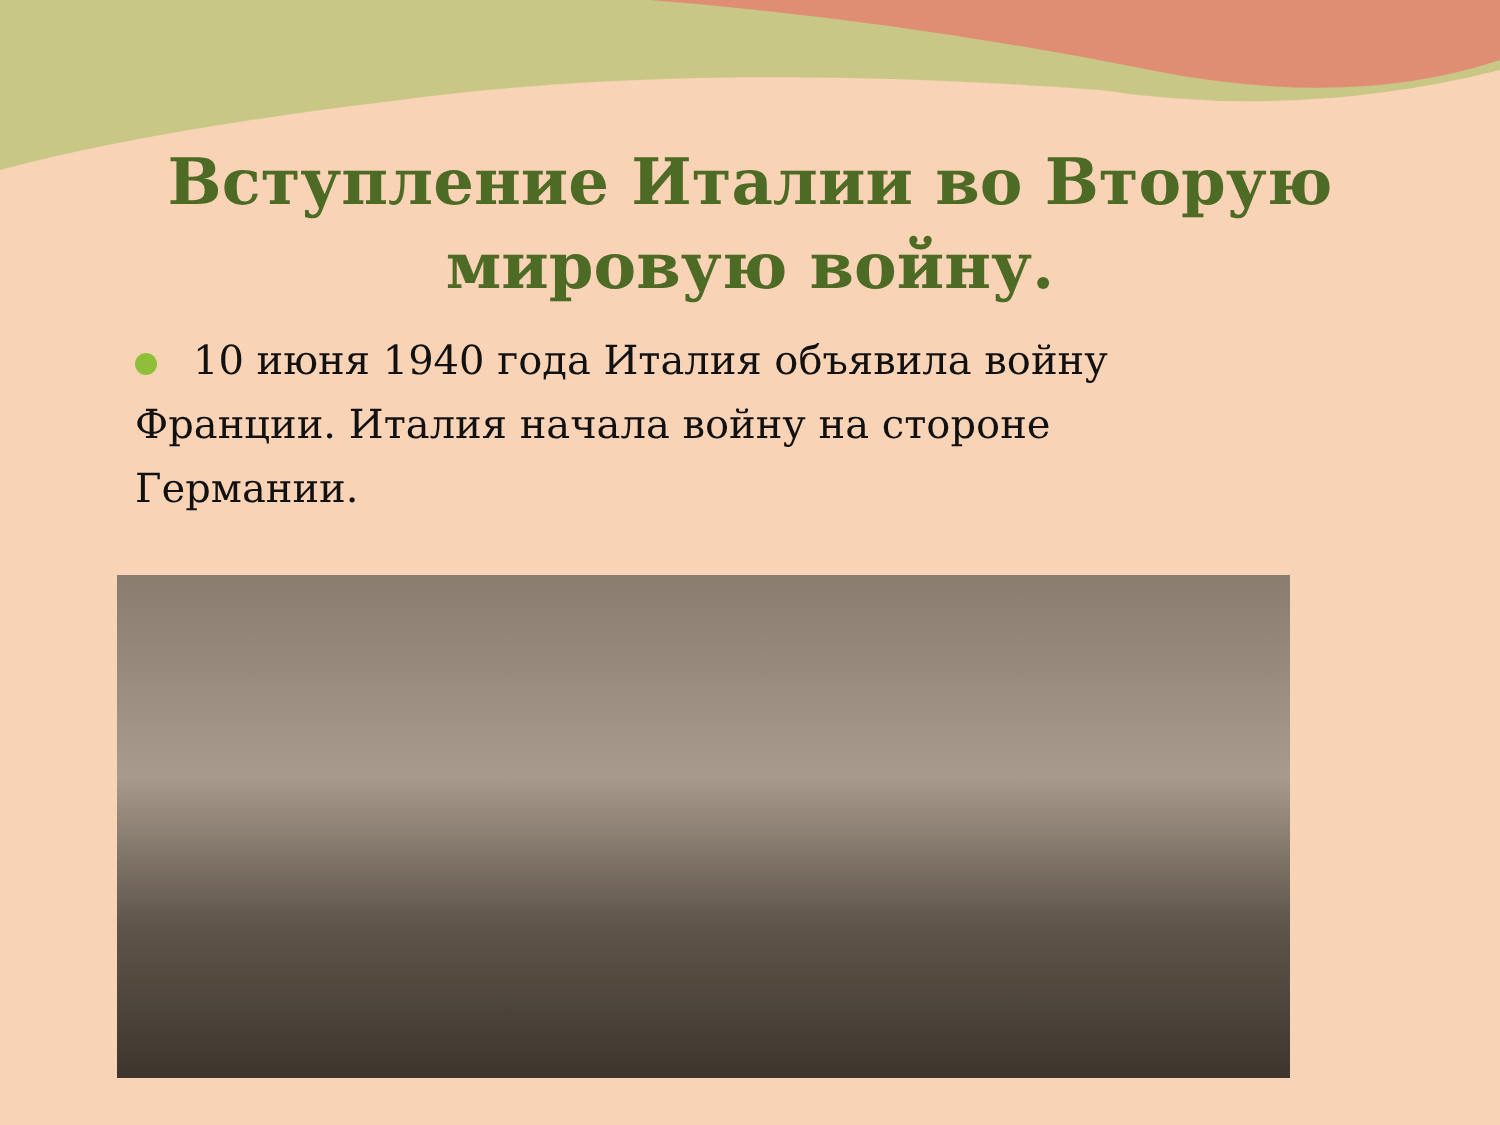Вступление Италии во Вторую
мировую войну.
10 июня 1940 года Италия объявила войну Франции. Италия начала войну на стороне Германии.